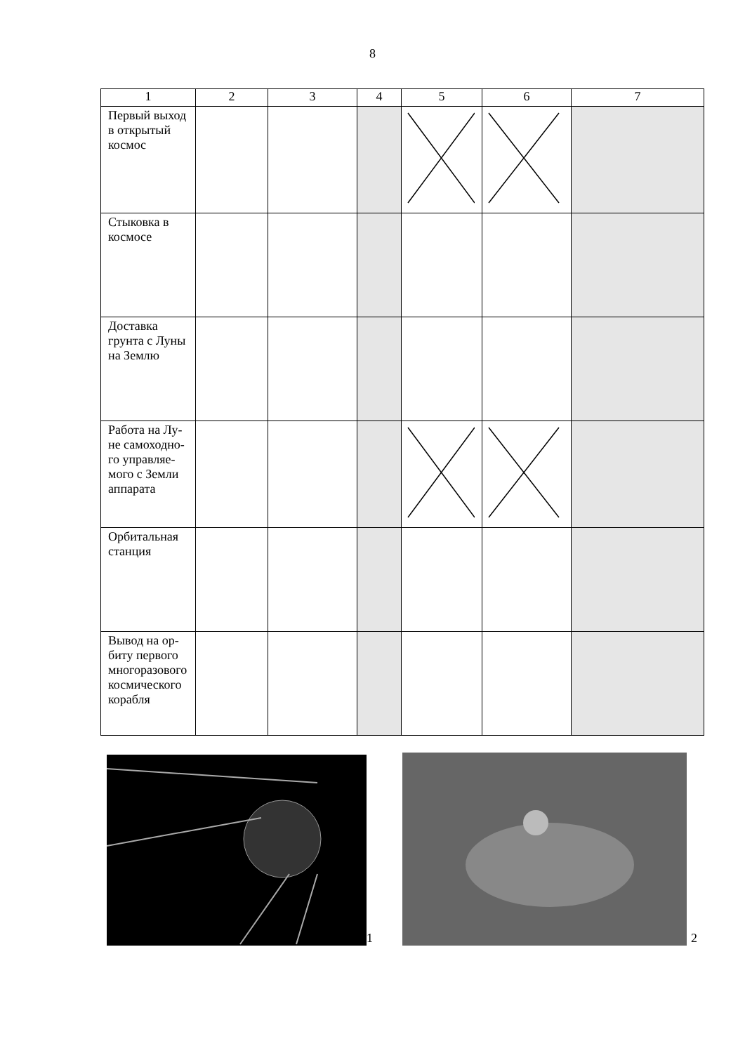8
| 1 | 2 | 3 | 4 | 5 | 6 | 7 |
| --- | --- | --- | --- | --- | --- | --- |
| Первый выход в открытый космос | | | | | | |
| Стыковка в космосе | | | | | | |
| Доставка грунта с Луны на Землю | | | | | | |
| Работа на Лу-не самоходно-го управляе-мого с Земли аппарата | | | | | | |
| Орбитальная станция | | | | | | |
| Вывод на ор-биту первого многоразового космического корабля | | | | | | |
1 2